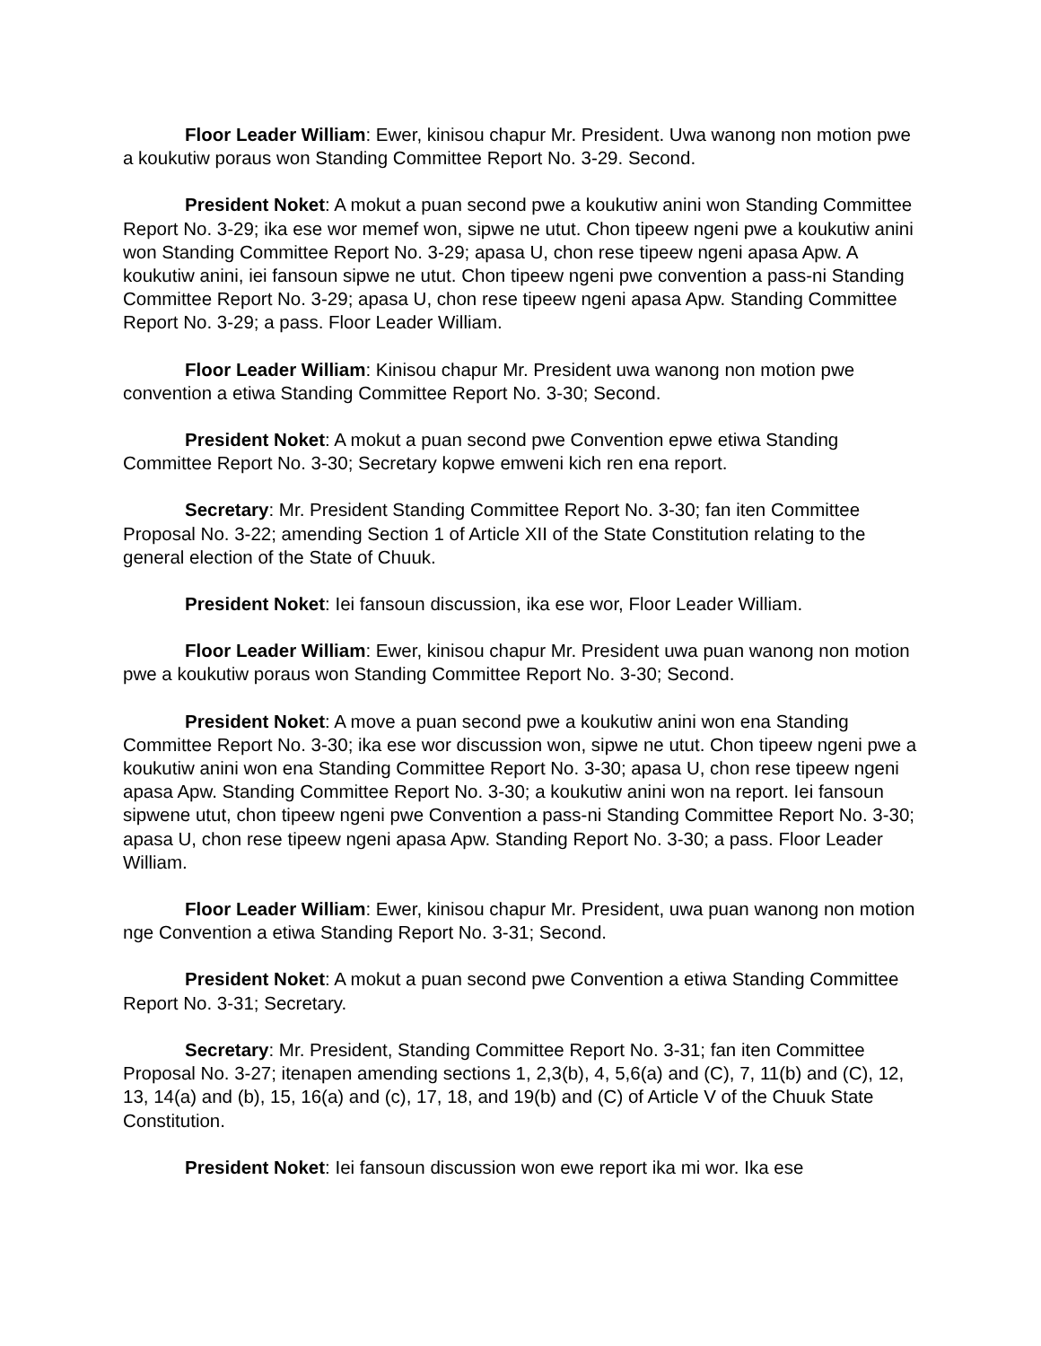Floor Leader William: Ewer, kinisou chapur Mr. President. Uwa wanong non motion pwe a koukutiw poraus won Standing Committee Report No. 3-29. Second.
President Noket: A mokut a puan second pwe a koukutiw anini won Standing Committee Report No. 3-29; ika ese wor memef won, sipwe ne utut. Chon tipeew ngeni pwe a koukutiw anini won Standing Committee Report No. 3-29; apasa U, chon rese tipeew ngeni apasa Apw. A koukutiw anini, iei fansoun sipwe ne utut. Chon tipeew ngeni pwe convention a pass-ni Standing Committee Report No. 3-29; apasa U, chon rese tipeew ngeni apasa Apw. Standing Committee Report No. 3-29; a pass. Floor Leader William.
Floor Leader William: Kinisou chapur Mr. President uwa wanong non motion pwe convention a etiwa Standing Committee Report No. 3-30; Second.
President Noket: A mokut a puan second pwe Convention epwe etiwa Standing Committee Report No. 3-30; Secretary kopwe emweni kich ren ena report.
Secretary: Mr. President Standing Committee Report No. 3-30; fan iten Committee Proposal No. 3-22; amending Section 1 of Article XII of the State Constitution relating to the general election of the State of Chuuk.
President Noket: Iei fansoun discussion, ika ese wor, Floor Leader William.
Floor Leader William: Ewer, kinisou chapur Mr. President uwa puan wanong non motion pwe a koukutiw poraus won Standing Committee Report No. 3-30; Second.
President Noket: A move a puan second pwe a koukutiw anini won ena Standing Committee Report No. 3-30; ika ese wor discussion won, sipwe ne utut. Chon tipeew ngeni pwe a koukutiw anini won ena Standing Committee Report No. 3-30; apasa U, chon rese tipeew ngeni apasa Apw. Standing Committee Report No. 3-30; a koukutiw anini won na report. Iei fansoun sipwene utut, chon tipeew ngeni pwe Convention a pass-ni Standing Committee Report No. 3-30; apasa U, chon rese tipeew ngeni apasa Apw. Standing Report No. 3-30; a pass. Floor Leader William.
Floor Leader William: Ewer, kinisou chapur Mr. President, uwa puan wanong non motion nge Convention a etiwa Standing Report No. 3-31; Second.
President Noket: A mokut a puan second pwe Convention a etiwa Standing Committee Report No. 3-31; Secretary.
Secretary: Mr. President, Standing Committee Report No. 3-31; fan iten Committee Proposal No. 3-27; itenapen amending sections 1, 2,3(b), 4, 5,6(a) and (C), 7, 11(b) and (C), 12, 13, 14(a) and (b), 15, 16(a) and (c), 17, 18, and 19(b) and (C) of Article V of the Chuuk State Constitution.
President Noket: Iei fansoun discussion won ewe report ika mi wor. Ika ese